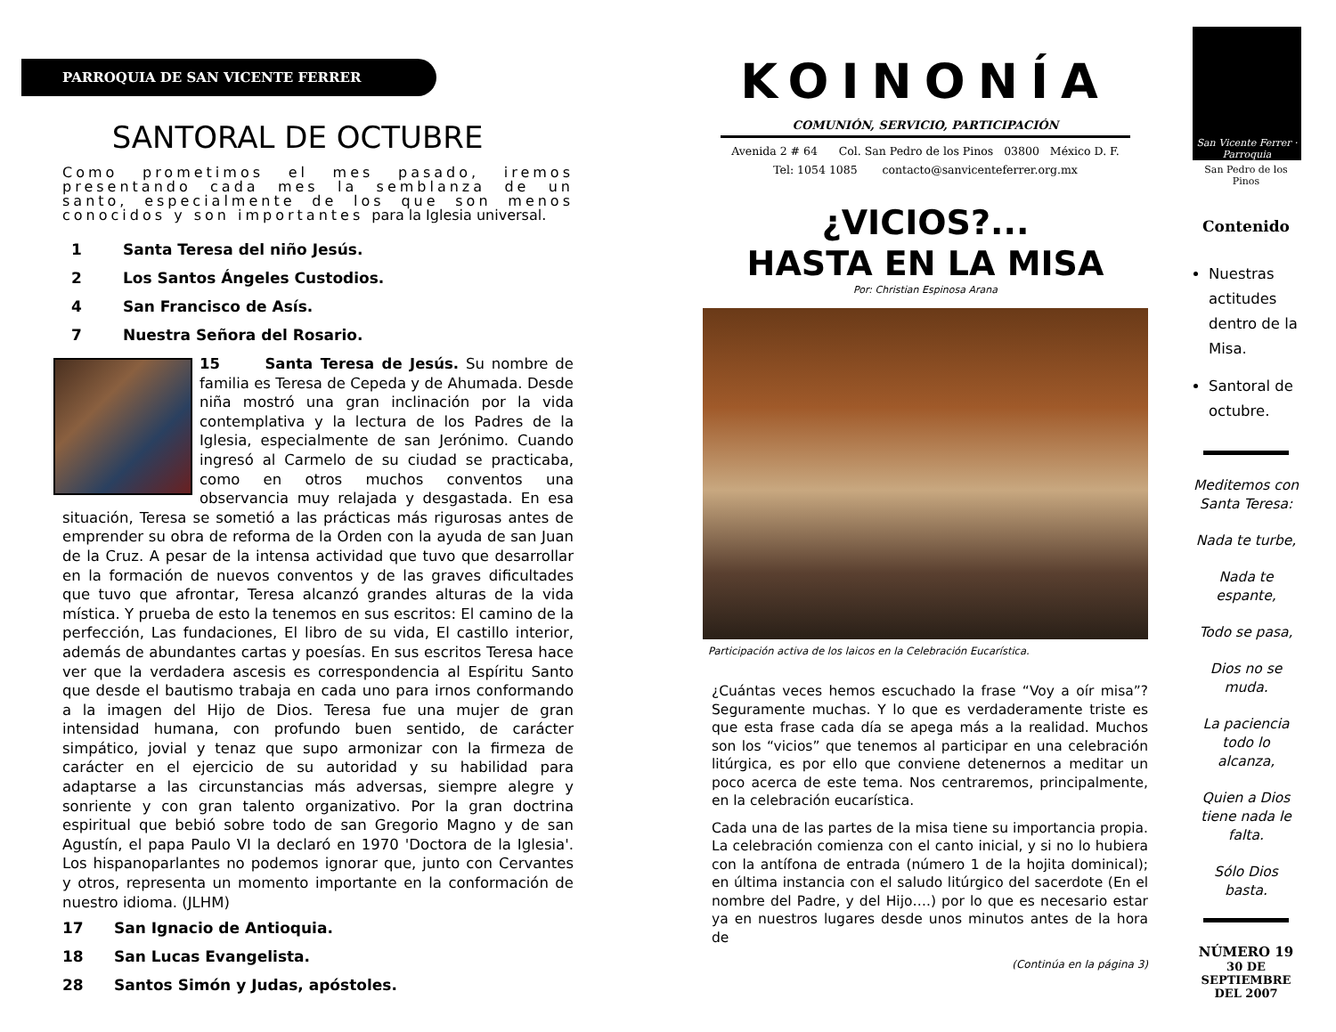PARROQUIA DE SAN VICENTE FERRER
SANTORAL DE OCTUBRE
Como prometimos el mes pasado, iremos presentando cada mes la semblanza de un santo, especialmente de los que son menos conocidos y son importantes para la Iglesia universal.
1 Santa Teresa del niño Jesús.
2 Los Santos Ángeles Custodios.
4 San Francisco de Asís.
7 Nuestra Señora del Rosario.
15 Santa Teresa de Jesús. Su nombre de familia es Teresa de Cepeda y de Ahumada. Desde niña mostró una gran inclinación por la vida contemplativa y la lectura de los Padres de la Iglesia, especialmente de san Jerónimo. Cuando ingresó al Carmelo de su ciudad se practicaba, como en otros muchos conventos una observancia muy relajada y desgastada. En esa situación, Teresa se sometió a las prácticas más rigurosas antes de emprender su obra de reforma de la Orden con la ayuda de san Juan de la Cruz. A pesar de la intensa actividad que tuvo que desarrollar en la formación de nuevos conventos y de las graves dificultades que tuvo que afrontar, Teresa alcanzó grandes alturas de la vida mística. Y prueba de esto la tenemos en sus escritos: El camino de la perfección, Las fundaciones, El libro de su vida, El castillo interior, además de abundantes cartas y poesías. En sus escritos Teresa hace ver que la verdadera ascesis es correspondencia al Espíritu Santo que desde el bautismo trabaja en cada uno para irnos conformando a la imagen del Hijo de Dios. Teresa fue una mujer de gran intensidad humana, con profundo buen sentido, de carácter simpático, jovial y tenaz que supo armonizar con la firmeza de carácter en el ejercicio de su autoridad y su habilidad para adaptarse a las circunstancias más adversas, siempre alegre y sonriente y con gran talento organizativo. Por la gran doctrina espiritual que bebió sobre todo de san Gregorio Magno y de san Agustín, el papa Paulo VI la declaró en 1970 'Doctora de la Iglesia'. Los hispanoparlantes no podemos ignorar que, junto con Cervantes y otros, representa un momento importante en la conformación de nuestro idioma. (JLHM)
17 San Ignacio de Antioquia.
18 San Lucas Evangelista.
28 Santos Simón y Judas, apóstoles.
KOINONÍA
COMUNIÓN, SERVICIO, PARTICIPACIÓN
Avenida 2 # 64 Col. San Pedro de los Pinos 03800 México D. F.
Tel: 1054 1085 contacto@sanvicenteferrer.org.mx
¿VICIOS?...
HASTA EN LA MISA
Por: Christian Espinosa Arana
Participación activa de los laicos en la Celebración Eucarística.
¿Cuántas veces hemos escuchado la frase “Voy a oír misa”? Seguramente muchas. Y lo que es verdaderamente triste es que esta frase cada día se apega más a la realidad. Muchos son los “vicios” que tenemos al participar en una celebración litúrgica, es por ello que conviene detenernos a meditar un poco acerca de este tema. Nos centraremos, principalmente, en la celebración eucarística.
Cada una de las partes de la misa tiene su importancia propia. La celebración comienza con el canto inicial, y si no lo hubiera con la antífona de entrada (número 1 de la hojita dominical); en última instancia con el saludo litúrgico del sacerdote (En el nombre del Padre, y del Hijo….) por lo que es necesario estar ya en nuestros lugares desde unos minutos antes de la hora de
(Continúa en la página 3)
San Vicente Ferrer · Parroquia
San Pedro de los Pinos
Contenido
Nuestras actitudes dentro de la Misa.
Santoral de octubre.
Meditemos con Santa Teresa:
Nada te turbe,
Nada te espante,
Todo se pasa,
Dios no se muda.
La paciencia todo lo alcanza,
Quien a Dios tiene nada le falta.
Sólo Dios basta.
NÚMERO 19
30 DE
SEPTIEMBRE
DEL 2007